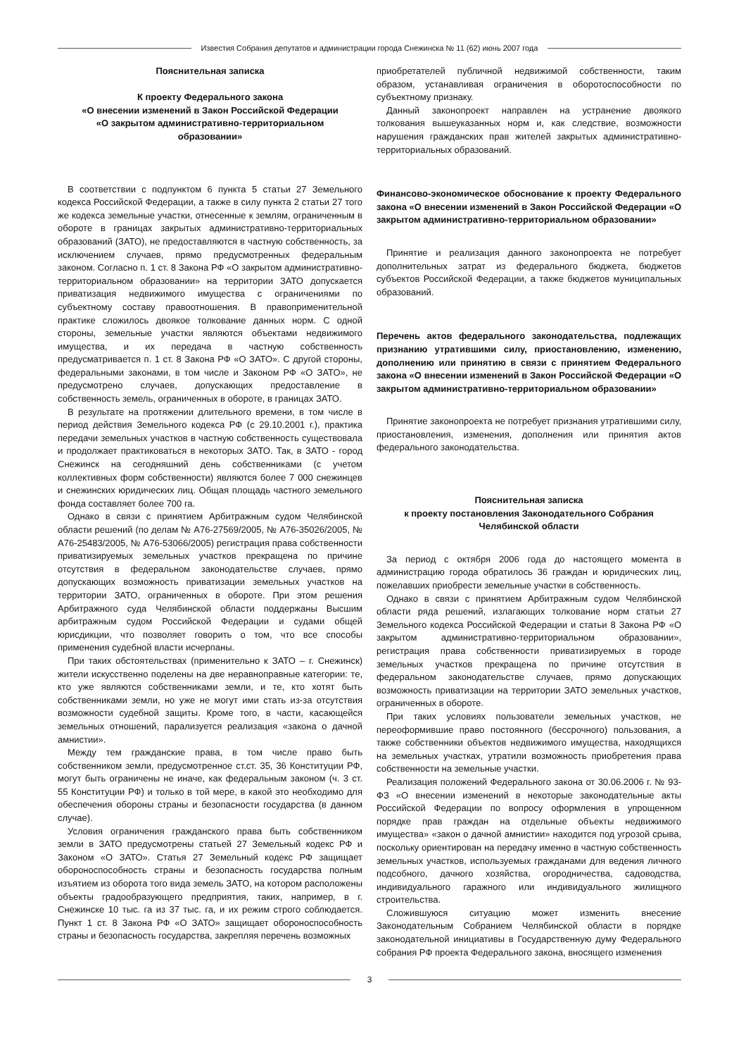Известия Собрания депутатов и администрации города Снежинска № 11 (62) июнь 2007 года
Пояснительная записка
К проекту Федерального закона
«О внесении изменений в Закон Российской Федерации
«О закрытом административно-территориальном
образовании»
В соответствии с подпунктом 6 пункта 5 статьи 27 Земельного кодекса Российской Федерации, а также в силу пункта 2 статьи 27 того же кодекса земельные участки, отнесенные к землям, ограниченным в обороте в границах закрытых административно-территориальных образований (ЗАТО), не предоставляются в частную собственность, за исключением случаев, прямо предусмотренных федеральным законом. Согласно п. 1 ст. 8 Закона РФ «О закрытом административно-территориальном образовании» на территории ЗАТО допускается приватизация недвижимого имущества с ограничениями по субъектному составу правоотношения. В правоприменительной практике сложилось двоякое толкование данных норм. С одной стороны, земельные участки являются объектами недвижимого имущества, и их передача в частную собственность предусматривается п. 1 ст. 8 Закона РФ «О ЗАТО». С другой стороны, федеральными законами, в том числе и Законом РФ «О ЗАТО», не предусмотрено случаев, допускающих предоставление в собственность земель, ограниченных в обороте, в границах ЗАТО.
В результате на протяжении длительного времени, в том числе в период действия Земельного кодекса РФ (с 29.10.2001 г.), практика передачи земельных участков в частную собственность существовала и продолжает практиковаться в некоторых ЗАТО. Так, в ЗАТО - город Снежинск на сегодняшний день собственниками (с учетом коллективных форм собственности) являются более 7 000 снежинцев и снежинских юридических лиц. Общая площадь частного земельного фонда составляет более 700 га.
Однако в связи с принятием Арбитражным судом Челябинской области решений (по делам № А76-27569/2005, № А76-35026/2005, № А76-25483/2005, № А76-53066/2005) регистрация права собственности приватизируемых земельных участков прекращена по причине отсутствия в федеральном законодательстве случаев, прямо допускающих возможность приватизации земельных участков на территории ЗАТО, ограниченных в обороте. При этом решения Арбитражного суда Челябинской области поддержаны Высшим арбитражным судом Российской Федерации и судами общей юрисдикции, что позволяет говорить о том, что все способы применения судебной власти исчерпаны.
При таких обстоятельствах (применительно к ЗАТО – г. Снежинск) жители искусственно поделены на две неравноправные категории: те, кто уже являются собственниками земли, и те, кто хотят быть собственниками земли, но уже не могут ими стать из-за отсутствия возможности судебной защиты. Кроме того, в части, касающейся земельных отношений, парализуется реализация «закона о дачной амнистии».
Между тем гражданские права, в том числе право быть собственником земли, предусмотренное ст.ст. 35, 36 Конституции РФ, могут быть ограничены не иначе, как федеральным законом (ч. 3 ст. 55 Конституции РФ) и только в той мере, в какой это необходимо для обеспечения обороны страны и безопасности государства (в данном случае).
Условия ограничения гражданского права быть собственником земли в ЗАТО предусмотрены статьей 27 Земельный кодекс РФ и Законом «О ЗАТО». Статья 27 Земельный кодекс РФ защищает обороноспособность страны и безопасность государства полным изъятием из оборота того вида земель ЗАТО, на котором расположены объекты градообразующего предприятия, таких, например, в г. Снежинске 10 тыс. га из 37 тыс. га, и их режим строго соблюдается. Пункт 1 ст. 8 Закона РФ «О ЗАТО» защищает обороноспособность страны и безопасность государства, закрепляя перечень возможных
приобретателей публичной недвижимой собственности, таким образом, устанавливая ограничения в оборотоспособности по субъектному признаку.
Данный законопроект направлен на устранение двоякого толкования вышеуказанных норм и, как следствие, возможности нарушения гражданских прав жителей закрытых административно-территориальных образований.
Финансово-экономическое обоснование к проекту Федерального закона «О внесении изменений в Закон Российской Федерации «О закрытом административно-территориальном образовании»
Принятие и реализация данного законопроекта не потребует дополнительных затрат из федерального бюджета, бюджетов субъектов Российской Федерации, а также бюджетов муниципальных образований.
Перечень актов федерального законодательства, подлежащих признанию утратившими силу, приостановлению, изменению, дополнению или принятию в связи с принятием Федерального закона «О внесении изменений в Закон Российской Федерации «О закрытом административно-территориальном образовании»
Принятие законопроекта не потребует признания утратившими силу, приостановления, изменения, дополнения или принятия актов федерального законодательства.
Пояснительная записка
к проекту постановления Законодательного Собрания
Челябинской области
За период с октября 2006 года до настоящего момента в администрацию города обратилось 36 граждан и юридических лиц, пожелавших приобрести земельные участки в собственность.
Однако в связи с принятием Арбитражным судом Челябинской области ряда решений, излагающих толкование норм статьи 27 Земельного кодекса Российской Федерации и статьи 8 Закона РФ «О закрытом административно-территориальном образовании», регистрация права собственности приватизируемых в городе земельных участков прекращена по причине отсутствия в федеральном законодательстве случаев, прямо допускающих возможность приватизации на территории ЗАТО земельных участков, ограниченных в обороте.
При таких условиях пользователи земельных участков, не переоформившие право постоянного (бессрочного) пользования, а также собственники объектов недвижимого имущества, находящихся на земельных участках, утратили возможность приобретения права собственности на земельные участки.
Реализация положений Федерального закона от 30.06.2006 г. № 93-ФЗ «О внесении изменений в некоторые законодательные акты Российской Федерации по вопросу оформления в упрощенном порядке прав граждан на отдельные объекты недвижимого имущества» «закон о дачной амнистии» находится под угрозой срыва, поскольку ориентирован на передачу именно в частную собственность земельных участков, используемых гражданами для ведения личного подсобного, дачного хозяйства, огородничества, садоводства, индивидуального гаражного или индивидуального жилищного строительства.
Сложившуюся ситуацию может изменить внесение Законодательным Собранием Челябинской области в порядке законодательной инициативы в Государственную думу Федерального собрания РФ проекта Федерального закона, вносящего изменения
3